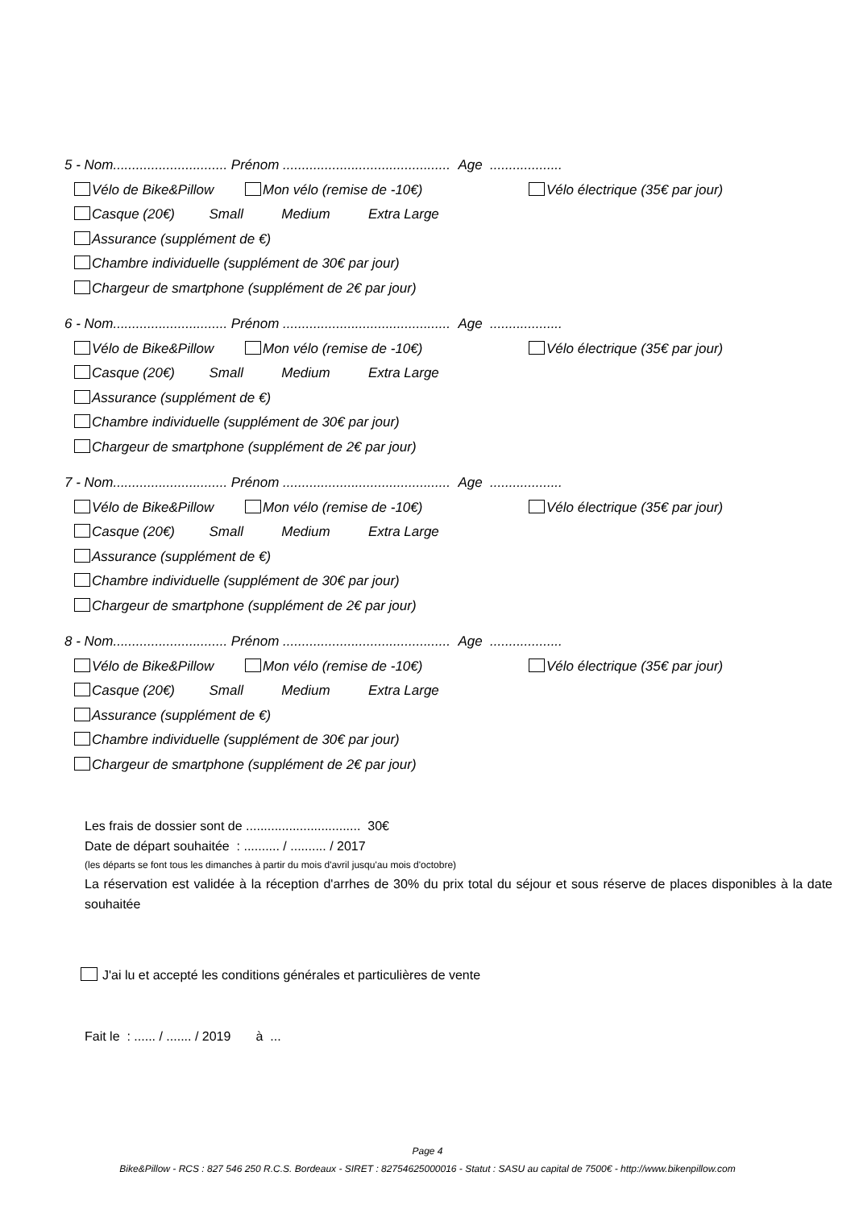5 - Nom.............................. Prénom ............................................ Age ...................
Vélo de Bike&Pillow Mon vélo (remise de -10€) Vélo électrique (35€ par jour)
Casque (20€) Small Medium Extra Large
Assurance (supplément de €)
Chambre individuelle (supplément de 30€ par jour)
Chargeur de smartphone (supplément de 2€ par jour)
6 - Nom.............................. Prénom ............................................ Age ...................
Vélo de Bike&Pillow Mon vélo (remise de -10€) Vélo électrique (35€ par jour)
Casque (20€) Small Medium Extra Large
Assurance (supplément de €)
Chambre individuelle (supplément de 30€ par jour)
Chargeur de smartphone (supplément de 2€ par jour)
7 - Nom.............................. Prénom ............................................ Age ...................
Vélo de Bike&Pillow Mon vélo (remise de -10€) Vélo électrique (35€ par jour)
Casque (20€) Small Medium Extra Large
Assurance (supplément de €)
Chambre individuelle (supplément de 30€ par jour)
Chargeur de smartphone (supplément de 2€ par jour)
8 - Nom.............................. Prénom ............................................ Age ...................
Vélo de Bike&Pillow Mon vélo (remise de -10€) Vélo électrique (35€ par jour)
Casque (20€) Small Medium Extra Large
Assurance (supplément de €)
Chambre individuelle (supplément de 30€ par jour)
Chargeur de smartphone (supplément de 2€ par jour)
Les frais de dossier sont de ................................ 30€
Date de départ souhaitée : .......... / .......... / 2017
(les départs se font tous les dimanches à partir du mois d'avril jusqu'au mois d'octobre)
La réservation est validée à la réception d'arrhes de 30% du prix total du séjour et sous réserve de places disponibles à la date souhaitée
J'ai lu et accepté les conditions générales et particulières de vente
Fait le : ...... / ....... / 2019 à ...
Page 4
Bike&Pillow - RCS : 827 546 250 R.C.S. Bordeaux - SIRET : 82754625000016 - Statut : SASU au capital de 7500€ - http://www.bikenpillow.com